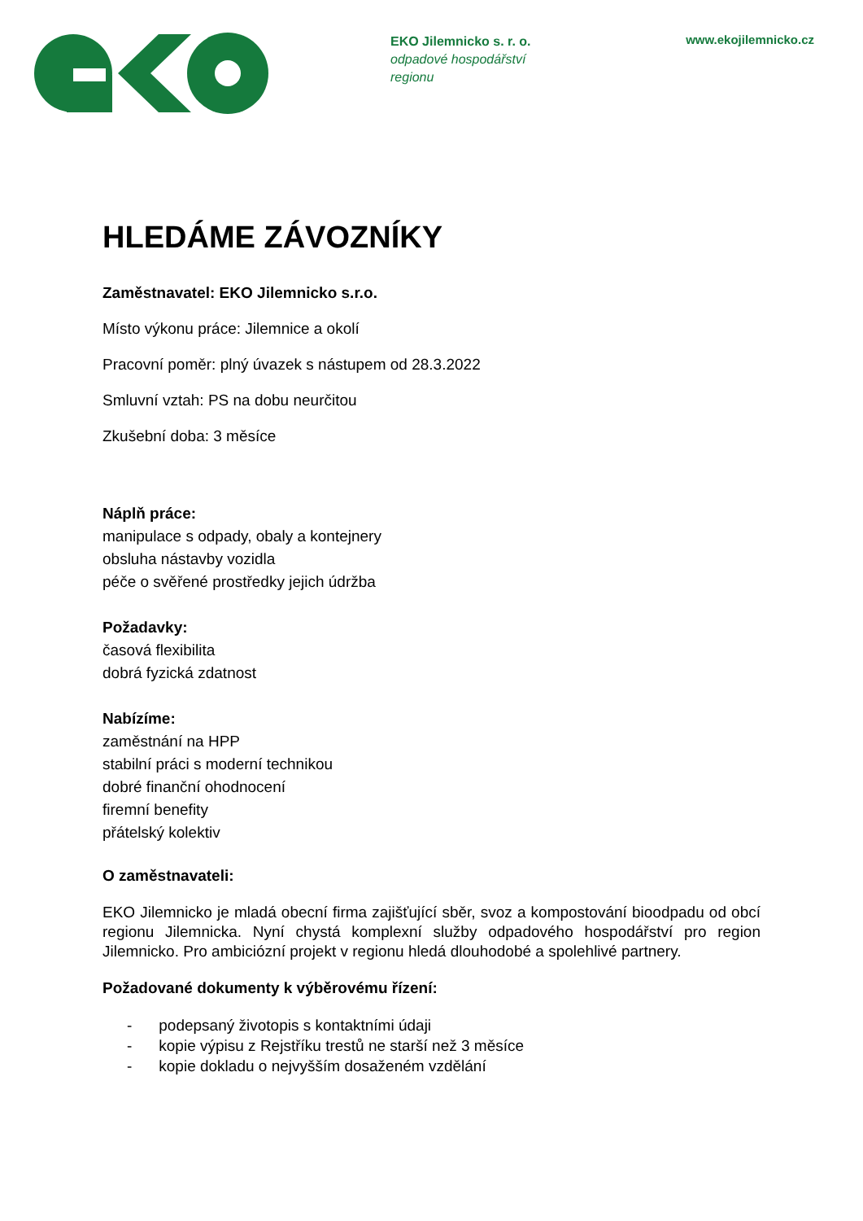EKO Jilemnicko s. r. o.
odpadové hospodářství
regionu
www.ekojilemnicko.cz
HLEDÁME ZÁVOZNÍKY
Zaměstnavatel: EKO Jilemnicko s.r.o.
Místo výkonu práce: Jilemnice a okolí
Pracovní poměr: plný úvazek s nástupem od 28.3.2022
Smluvní vztah: PS na dobu neurčitou
Zkušební doba: 3 měsíce
Náplň práce:
manipulace s odpady, obaly a kontejnery
obsluha nástavby vozidla
péče o svěřené prostředky jejich údržba
Požadavky:
časová flexibilita
dobrá fyzická zdatnost
Nabízíme:
zaměstnání na HPP
stabilní práci s moderní technikou
dobré finanční ohodnocení
firemní benefity
přátelský kolektiv
O zaměstnavateli:
EKO Jilemnicko je mladá obecní firma zajišťující sběr, svoz a kompostování bioodpadu od obcí regionu Jilemnicka. Nyní chystá komplexní služby odpadového hospodářství pro region Jilemnicko. Pro ambiciózní projekt v regionu hledá dlouhodobé a spolehlivé partnery.
Požadované dokumenty k výběrovému řízení:
- podepsaný životopis s kontaktními údaji
- kopie výpisu z Rejstříku trestů ne starší než 3 měsíce
- kopie dokladu o nejvyšším dosaženém vzdělání